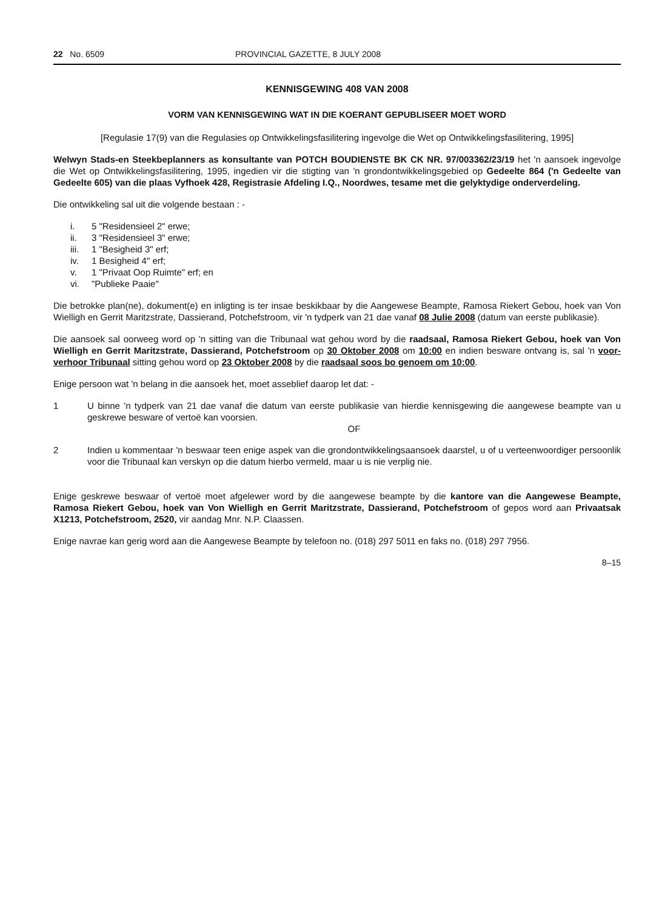22 No. 6509 PROVINCIAL GAZETTE, 8 JULY 2008
KENNISGEWING 408 VAN 2008
VORM VAN KENNISGEWING WAT IN DIE KOERANT GEPUBLISEER MOET WORD
[Regulasie 17(9) van die Regulasies op Ontwikkelingsfasilitering ingevolge die Wet op Ontwikkelingsfasilitering, 1995]
Welwyn Stads-en Steekbeplanners as konsultante van POTCH BOUDIENSTE BK CK NR. 97/003362/23/19 het 'n aansoek ingevolge die Wet op Ontwikkelingsfasilitering, 1995, ingedien vir die stigting van 'n grondontwikkelingsgebied op Gedeelte 864 ('n Gedeelte van Gedeelte 605) van die plaas Vyfhoek 428, Registrasie Afdeling I.Q., Noordwes, tesame met die gelyktydige onderverdeling.
Die ontwikkeling sal uit die volgende bestaan : -
i. 5 "Residensieel 2" erwe;
ii. 3 "Residensieel 3" erwe;
iii. 1 "Besigheid 3" erf;
iv. 1 Besigheid 4" erf;
v. 1 "Privaat Oop Ruimte" erf; en
vi. "Publieke Paaie"
Die betrokke plan(ne), dokument(e) en inligting is ter insae beskikbaar by die Aangewese Beampte, Ramosa Riekert Gebou, hoek van Von Wielligh en Gerrit Maritzstrate, Dassierand, Potchefstroom, vir 'n tydperk van 21 dae vanaf 08 Julie 2008 (datum van eerste publikasie).
Die aansoek sal oorweeg word op 'n sitting van die Tribunaal wat gehou word by die raadsaal, Ramosa Riekert Gebou, hoek van Von Wielligh en Gerrit Maritzstrate, Dassierand, Potchefstroom op 30 Oktober 2008 om 10:00 en indien besware ontvang is, sal 'n voor-verhoor Tribunaal sitting gehou word op 23 Oktober 2008 by die raadsaal soos bo genoem om 10:00.
Enige persoon wat 'n belang in die aansoek het, moet asseblief daarop let dat: -
1 U binne 'n tydperk van 21 dae vanaf die datum van eerste publikasie van hierdie kennisgewing die aangewese beampte van u geskrewe besware of vertoë kan voorsien.
OF
2 Indien u kommentaar 'n beswaar teen enige aspek van die grondontwikkelingsaansoek daarstel, u of u verteenwoordiger persoonlik voor die Tribunaal kan verskyn op die datum hierbo vermeld, maar u is nie verplig nie.
Enige geskrewe beswaar of vertoë moet afgelewer word by die aangewese beampte by die kantore van die Aangewese Beampte, Ramosa Riekert Gebou, hoek van Von Wielligh en Gerrit Maritzstrate, Dassierand, Potchefstroom of gepos word aan Privaatsak X1213, Potchefstroom, 2520, vir aandag Mnr. N.P. Claassen.
Enige navrae kan gerig word aan die Aangewese Beampte by telefoon no. (018) 297 5011 en faks no. (018) 297 7956.
8–15